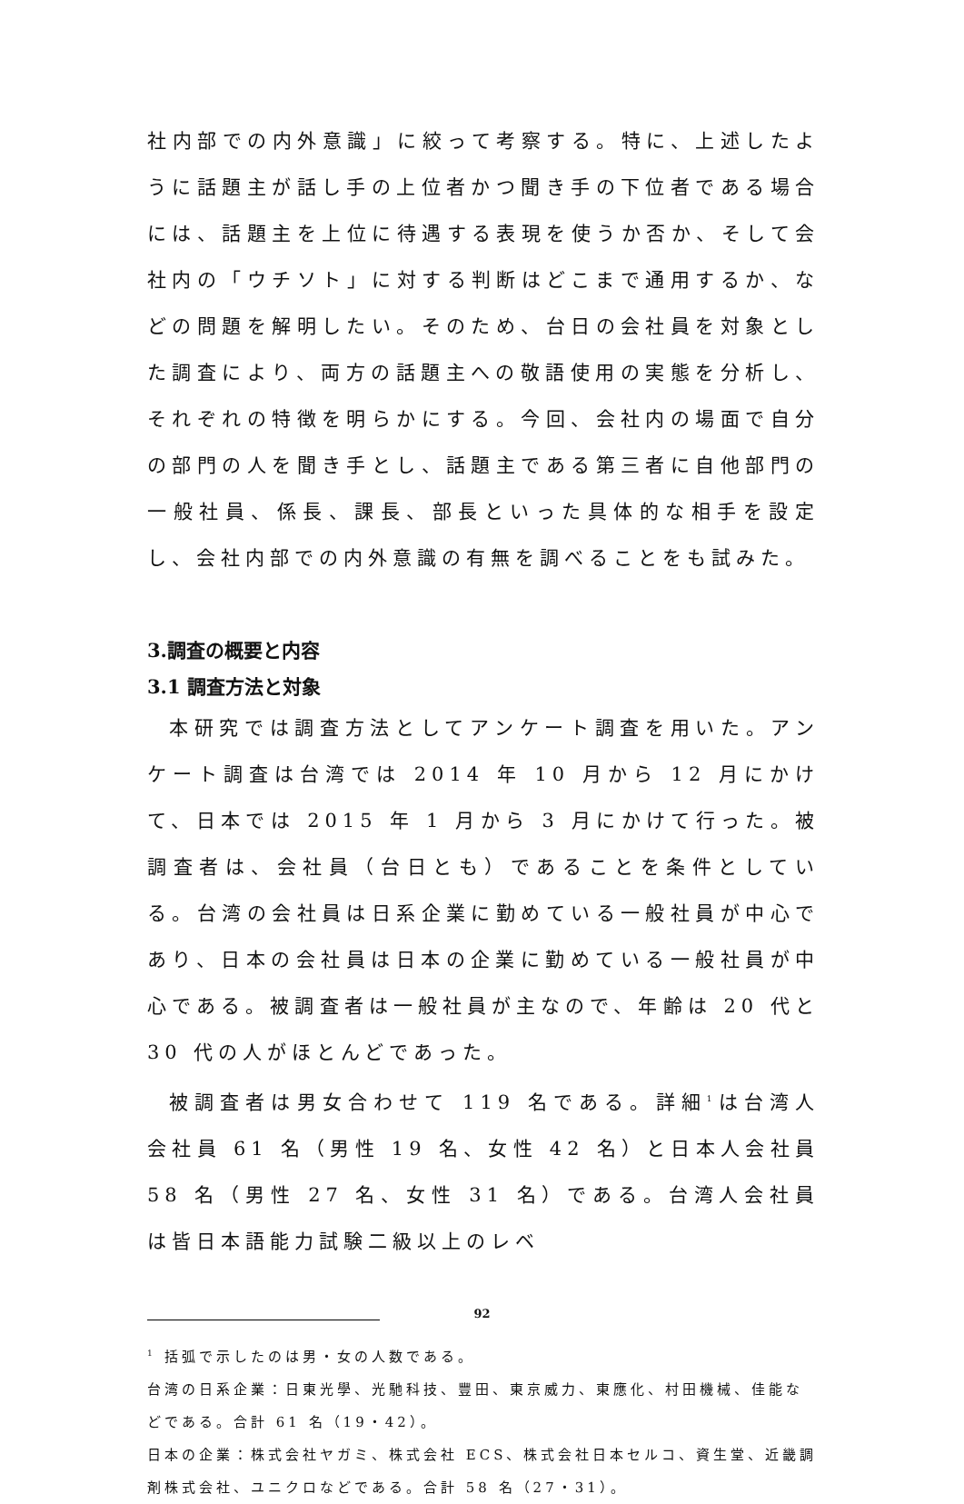社内部での内外意識」に絞って考察する。特に、上述したように話題主が話し手の上位者かつ聞き手の下位者である場合には、話題主を上位に待遇する表現を使うか否か、そして会社内の「ウチソト」に対する判断はどこまで通用するか、などの問題を解明したい。そのため、台日の会社員を対象とした調査により、両方の話題主への敬語使用の実態を分析し、それぞれの特徴を明らかにする。今回、会社内の場面で自分の部門の人を聞き手とし、話題主である第三者に自他部門の一般社員、係長、課長、部長といった具体的な相手を設定し、会社内部での内外意識の有無を調べることをも試みた。
3.調査の概要と内容
3.1 調査方法と対象
本研究では調査方法としてアンケート調査を用いた。アンケート調査は台湾では 2014 年 10 月から 12 月にかけて、日本では 2015 年 1 月から 3 月にかけて行った。被調査者は、会社員（台日とも）であることを条件としている。台湾の会社員は日系企業に勤めている一般社員が中心であり、日本の会社員は日本の企業に勤めている一般社員が中心である。被調査者は一般社員が主なので、年齢は 20 代と 30 代の人がほとんどであった。
被調査者は男女合わせて 119 名である。詳細<sup>1</sup>は台湾人会社員 61 名（男性 19 名、女性 42 名）と日本人会社員 58 名（男性 27 名、女性 31 名）である。台湾人会社員は皆日本語能力試験二級以上のレベ
<sup>1</sup> 括弧で示したのは男・女の人数である。
台湾の日系企業：日東光學、光馳科技、豐田、東京威力、東應化、村田機械、佳能などである。合計 61 名（19・42）。
日本の企業：株式会社ヤガミ、株式会社 ECS、株式会社日本セルコ、資生堂、近畿調剤株式会社、ユニクロなどである。合計 58 名（27・31）。
92